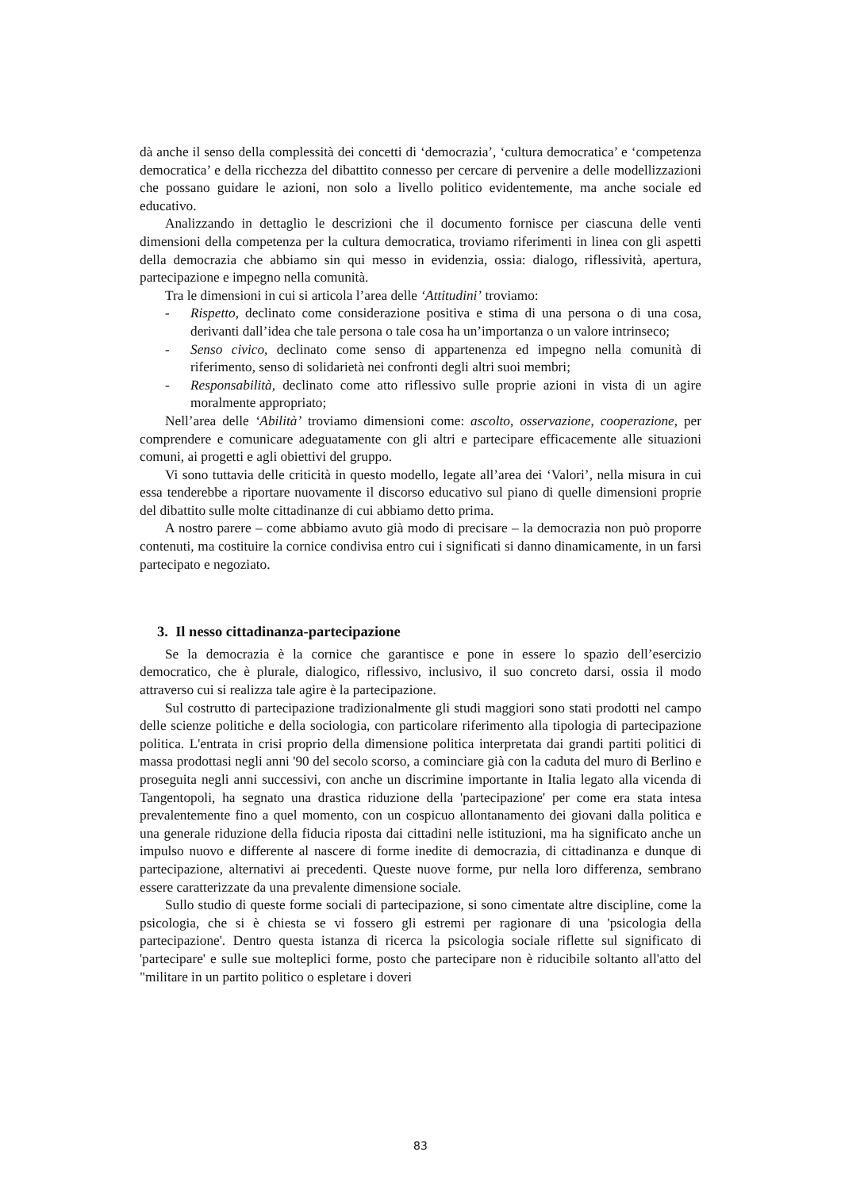dà anche il senso della complessità dei concetti di ‘democrazia’, ‘cultura democratica’ e ‘competenza democratica’ e della ricchezza del dibattito connesso per cercare di pervenire a delle modellizzazioni che possano guidare le azioni, non solo a livello politico evidentemente, ma anche sociale ed educativo.
Analizzando in dettaglio le descrizioni che il documento fornisce per ciascuna delle venti dimensioni della competenza per la cultura democratica, troviamo riferimenti in linea con gli aspetti della democrazia che abbiamo sin qui messo in evidenzia, ossia: dialogo, riflessività, apertura, partecipazione e impegno nella comunità.
Tra le dimensioni in cui si articola l’area delle ‘Attitudini’ troviamo:
- Rispetto, declinato come considerazione positiva e stima di una persona o di una cosa, derivanti dall’idea che tale persona o tale cosa ha un’importanza o un valore intrinseco;
- Senso civico, declinato come senso di appartenenza ed impegno nella comunità di riferimento, senso di solidarietà nei confronti degli altri suoi membri;
- Responsabilità, declinato come atto riflessivo sulle proprie azioni in vista di un agire moralmente appropriato;
Nell’area delle ‘Abilità’ troviamo dimensioni come: ascolto, osservazione, cooperazione, per comprendere e comunicare adeguatamente con gli altri e partecipare efficacemente alle situazioni comuni, ai progetti e agli obiettivi del gruppo.
Vi sono tuttavia delle criticità in questo modello, legate all’area dei ‘Valori’, nella misura in cui essa tenderebbe a riportare nuovamente il discorso educativo sul piano di quelle dimensioni proprie del dibattito sulle molte cittadinanze di cui abbiamo detto prima.
A nostro parere – come abbiamo avuto già modo di precisare – la democrazia non può proporre contenuti, ma costituire la cornice condivisa entro cui i significati si danno dinamicamente, in un farsi partecipato e negoziato.
3. Il nesso cittadinanza-partecipazione
Se la democrazia è la cornice che garantisce e pone in essere lo spazio dell’esercizio democratico, che è plurale, dialogico, riflessivo, inclusivo, il suo concreto darsi, ossia il modo attraverso cui si realizza tale agire è la partecipazione.
Sul costrutto di partecipazione tradizionalmente gli studi maggiori sono stati prodotti nel campo delle scienze politiche e della sociologia, con particolare riferimento alla tipologia di partecipazione politica. L'entrata in crisi proprio della dimensione politica interpretata dai grandi partiti politici di massa prodottasi negli anni '90 del secolo scorso, a cominciare già con la caduta del muro di Berlino e proseguita negli anni successivi, con anche un discrimine importante in Italia legato alla vicenda di Tangentopoli, ha segnato una drastica riduzione della 'partecipazione' per come era stata intesa prevalentemente fino a quel momento, con un cospicuo allontanamento dei giovani dalla politica e una generale riduzione della fiducia riposta dai cittadini nelle istituzioni, ma ha significato anche un impulso nuovo e differente al nascere di forme inedite di democrazia, di cittadinanza e dunque di partecipazione, alternativi ai precedenti. Queste nuove forme, pur nella loro differenza, sembrano essere caratterizzate da una prevalente dimensione sociale.
Sullo studio di queste forme sociali di partecipazione, si sono cimentate altre discipline, come la psicologia, che si è chiesta se vi fossero gli estremi per ragionare di una 'psicologia della partecipazione'. Dentro questa istanza di ricerca la psicologia sociale riflette sul significato di 'partecipare' e sulle sue molteplici forme, posto che partecipare non è riducibile soltanto all'atto del "militare in un partito politico o espletare i doveri
83